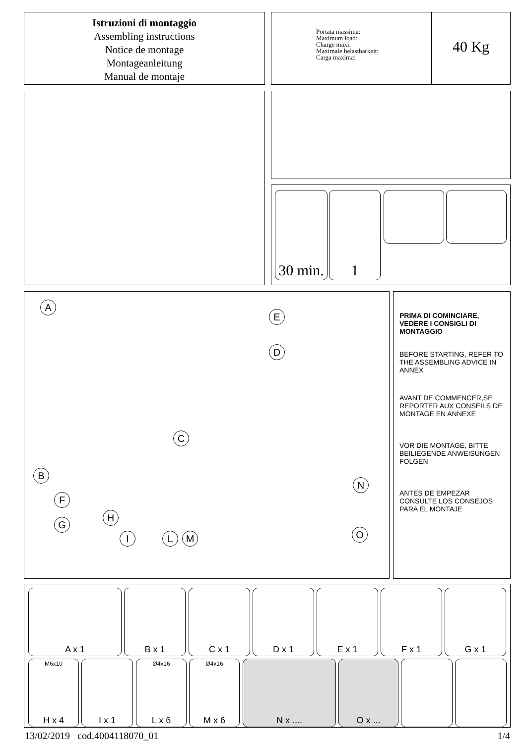Istruzioni di montaggio
Assembling instructions
Notice de montage
Montageanleitung
Manual de montaje
Portata massima:
Maximum load:
Charge maxi:
Maximale belastbarkeit:
Carga maxima:
40 Kg
30 min.
1
A
E
D
C
B
N
F
G
H
I L M O
PRIMA DI COMINCIARE, VEDERE I CONSIGLI DI MONTAGGIO
BEFORE STARTING, REFER TO THE ASSEMBLING ADVICE IN ANNEX
AVANT DE COMMENCER,SE REPORTER AUX CONSEILS DE MONTAGE EN ANNEXE
VOR DIE MONTAGE, BITTE BEILIEGENDE ANWEISUNGEN FOLGEN
ANTES DE EMPEZAR CONSULTE LOS CONSEJOS PARA EL MONTAJE
A x 1 B x 1 C x 1 D x 1 E x 1 F x 1 G x 1
M6x10
H x 4
I x 1
Ø4x16
L x 6
Ø4x16
M x 6
N x .... O x ...
13/02/2019 cod.4004118070_01 1/4